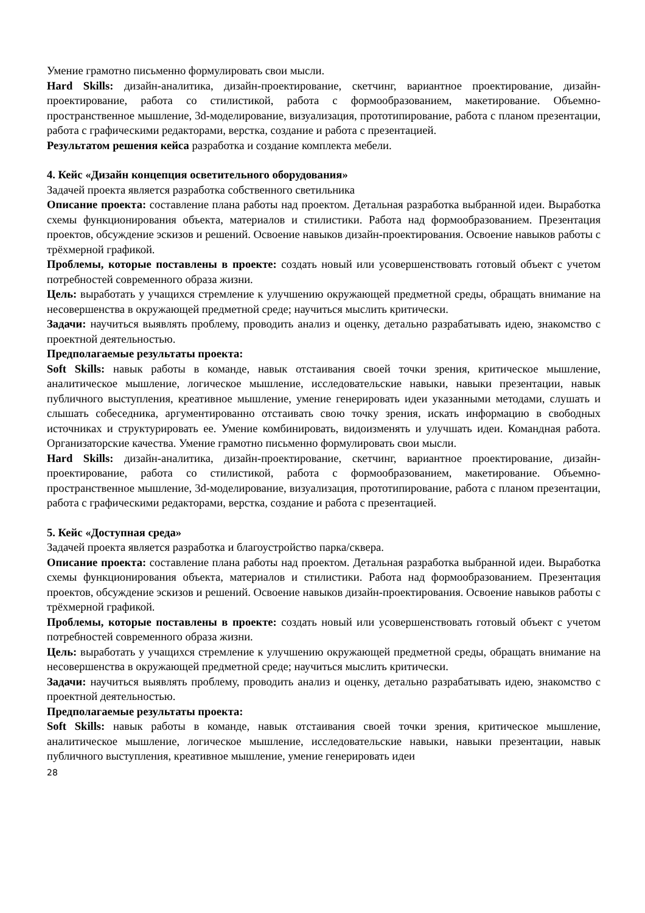Умение грамотно письменно формулировать свои мысли.
Hard Skills: дизайн-аналитика, дизайн-проектирование, скетчинг, вариантное проектирование, дизайн-проектирование, работа со стилистикой, работа с формообразованием, макетирование. Объемно-пространственное мышление, 3d-моделирование, визуализация, прототипирование, работа с планом презентации, работа с графическими редакторами, верстка, создание и работа с презентацией.
Результатом решения кейса разработка и создание комплекта мебели.
4. Кейс «Дизайн концепция осветительного оборудования»
Задачей проекта является разработка собственного светильника
Описание проекта: составление плана работы над проектом. Детальная разработка выбранной идеи. Выработка схемы функционирования объекта, материалов и стилистики. Работа над формообразованием. Презентация проектов, обсуждение эскизов и решений. Освоение навыков дизайн-проектирования. Освоение навыков работы с трёхмерной графикой.
Проблемы, которые поставлены в проекте: создать новый или усовершенствовать готовый объект с учетом потребностей современного образа жизни.
Цель: выработать у учащихся стремление к улучшению окружающей предметной среды, обращать внимание на несовершенства в окружающей предметной среде; научиться мыслить критически.
Задачи: научиться выявлять проблему, проводить анализ и оценку, детально разрабатывать идею, знакомство с проектной деятельностью.
Предполагаемые результаты проекта:
Soft Skills: навык работы в команде, навык отстаивания своей точки зрения, критическое мышление, аналитическое мышление, логическое мышление, исследовательские навыки, навыки презентации, навык публичного выступления, креативное мышление, умение генерировать идеи указанными методами, слушать и слышать собеседника, аргументированно отстаивать свою точку зрения, искать информацию в свободных источниках и структурировать ее. Умение комбинировать, видоизменять и улучшать идеи. Командная работа. Организаторские качества. Умение грамотно письменно формулировать свои мысли.
Hard Skills: дизайн-аналитика, дизайн-проектирование, скетчинг, вариантное проектирование, дизайн-проектирование, работа со стилистикой, работа с формообразованием, макетирование. Объемно-пространственное мышление, 3d-моделирование, визуализация, прототипирование, работа с планом презентации, работа с графическими редакторами, верстка, создание и работа с презентацией.
5. Кейс «Доступная среда»
Задачей проекта является разработка и благоустройство парка/сквера.
Описание проекта: составление плана работы над проектом. Детальная разработка выбранной идеи. Выработка схемы функционирования объекта, материалов и стилистики. Работа над формообразованием. Презентация проектов, обсуждение эскизов и решений. Освоение навыков дизайн-проектирования. Освоение навыков работы с трёхмерной графикой.
Проблемы, которые поставлены в проекте: создать новый или усовершенствовать готовый объект с учетом потребностей современного образа жизни.
Цель: выработать у учащихся стремление к улучшению окружающей предметной среды, обращать внимание на несовершенства в окружающей предметной среде; научиться мыслить критически.
Задачи: научиться выявлять проблему, проводить анализ и оценку, детально разрабатывать идею, знакомство с проектной деятельностью.
Предполагаемые результаты проекта:
Soft Skills: навык работы в команде, навык отстаивания своей точки зрения, критическое мышление, аналитическое мышление, логическое мышление, исследовательские навыки, навыки презентации, навык публичного выступления, креативное мышление, умение генерировать идеи
28